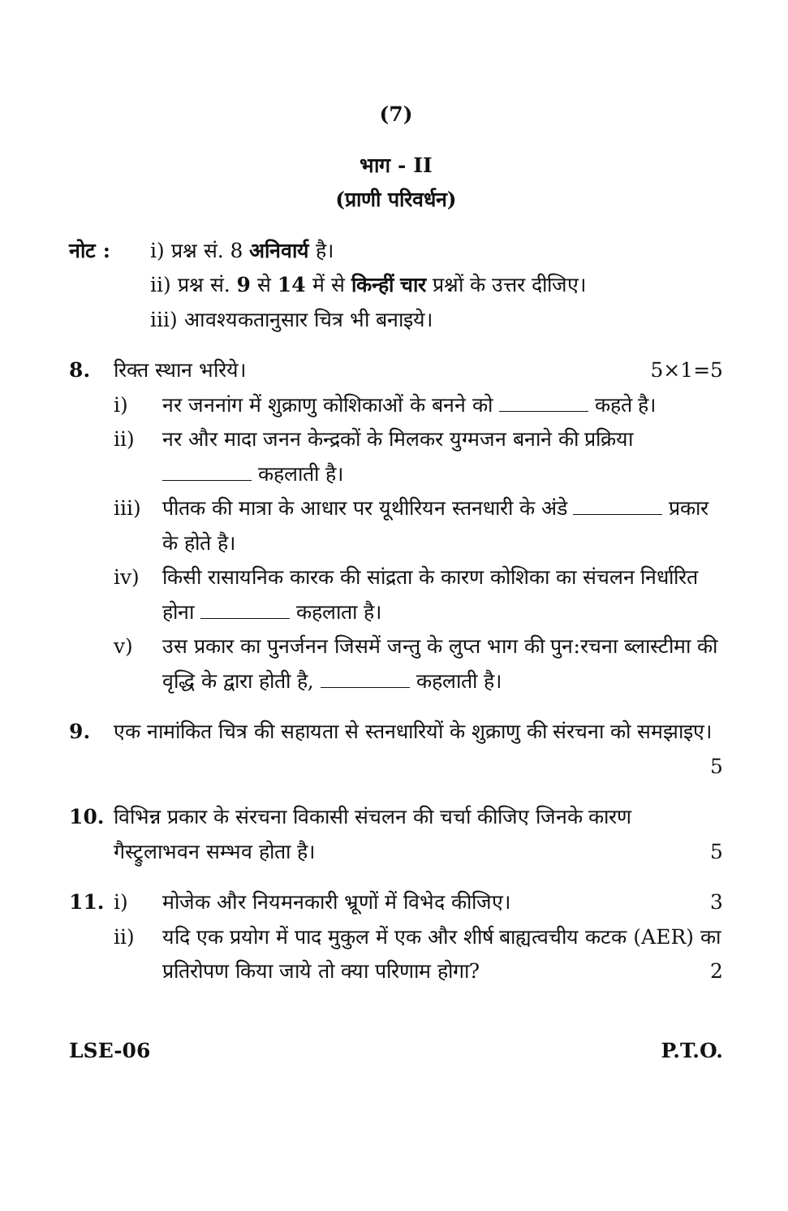(7)
भाग - II
(प्राणी परिवर्धन)
नोट : i) प्रश्न सं. 8 अनिवार्य है।
ii) प्रश्न सं. 9 से 14 में से किन्हीं चार प्रश्नों के उत्तर दीजिए।
iii) आवश्यकतानुसार चित्र भी बनाइये।
8. रिक्त स्थान भरिये। 5×1=5
i) नर जननांग में शुक्राणु कोशिकाओं के बनने को कहते है।
ii) नर और मादा जनन केन्द्रकों के मिलकर युग्मजन बनाने की प्रक्रिया कहलाती है।
iii) पीतक की मात्रा के आधार पर यूथीरियन स्तनधारी के अंडे प्रकार के होते है।
iv) किसी रासायनिक कारक की सांद्रता के कारण कोशिका का संचलन निर्धारित होना कहलाता है।
v) उस प्रकार का पुनर्जनन जिसमें जन्तु के लुप्त भाग की पुन:रचना ब्लास्टीमा की वृद्धि के द्वारा होती है, कहलाती है।
9. एक नामांकित चित्र की सहायता से स्तनधारियों के शुक्राणु की संरचना को समझाइए। 5
10. विभिन्न प्रकार के संरचना विकासी संचलन की चर्चा कीजिए जिनके कारण गैस्ट्रुलाभवन सम्भव होता है। 5
11. i) मोजेक और नियमनकारी भ्रूणों में विभेद कीजिए। 3
ii) यदि एक प्रयोग में पाद मुकुल में एक और शीर्ष बाह्यत्वचीय कटक (AER) का प्रतिरोपण किया जाये तो क्या परिणाम होगा? 2
LSE-06 P.T.O.